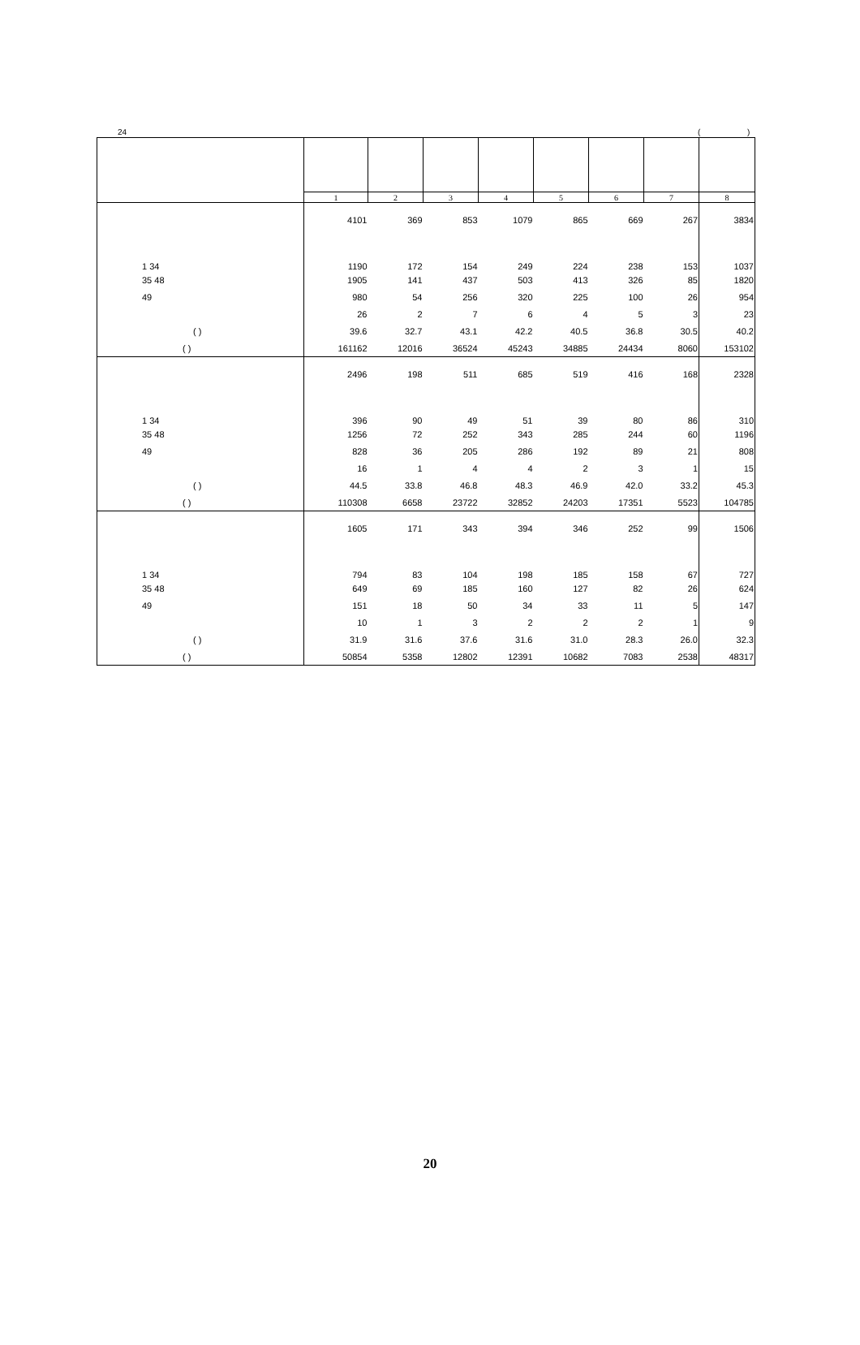24 ()
| | 1 | 2 | 3 | 4 | 5 | 6 | 7 | 8 |
| | 4101 | 369 | 853 | 1079 | 865 | 669 | 267 | 3834 |
| 1 34 | 1190 | 172 | 154 | 249 | 224 | 238 | 153 | 1037 |
| 35 48 | 1905 | 141 | 437 | 503 | 413 | 326 | 85 | 1820 |
| 49 | 980 | 54 | 256 | 320 | 225 | 100 | 26 | 954 |
| | 26 | 2 | 7 | 6 | 4 | 5 | 3 | 23 |
| ( ) | 39.6 | 32.7 | 43.1 | 42.2 | 40.5 | 36.8 | 30.5 | 40.2 |
| ( ) | 161162 | 12016 | 36524 | 45243 | 34885 | 24434 | 8060 | 153102 |
| | 2496 | 198 | 511 | 685 | 519 | 416 | 168 | 2328 |
| 1 34 | 396 | 90 | 49 | 51 | 39 | 80 | 86 | 310 |
| 35 48 | 1256 | 72 | 252 | 343 | 285 | 244 | 60 | 1196 |
| 49 | 828 | 36 | 205 | 286 | 192 | 89 | 21 | 808 |
| | 16 | 1 | 4 | 4 | 2 | 3 | 1 | 15 |
| ( ) | 44.5 | 33.8 | 46.8 | 48.3 | 46.9 | 42.0 | 33.2 | 45.3 |
| ( ) | 110308 | 6658 | 23722 | 32852 | 24203 | 17351 | 5523 | 104785 |
| | 1605 | 171 | 343 | 394 | 346 | 252 | 99 | 1506 |
| 1 34 | 794 | 83 | 104 | 198 | 185 | 158 | 67 | 727 |
| 35 48 | 649 | 69 | 185 | 160 | 127 | 82 | 26 | 624 |
| 49 | 151 | 18 | 50 | 34 | 33 | 11 | 5 | 147 |
| | 10 | 1 | 3 | 2 | 2 | 2 | 1 | 9 |
| ( ) | 31.9 | 31.6 | 37.6 | 31.6 | 31.0 | 28.3 | 26.0 | 32.3 |
| ( ) | 50854 | 5358 | 12802 | 12391 | 10682 | 7083 | 2538 | 48317 |
20